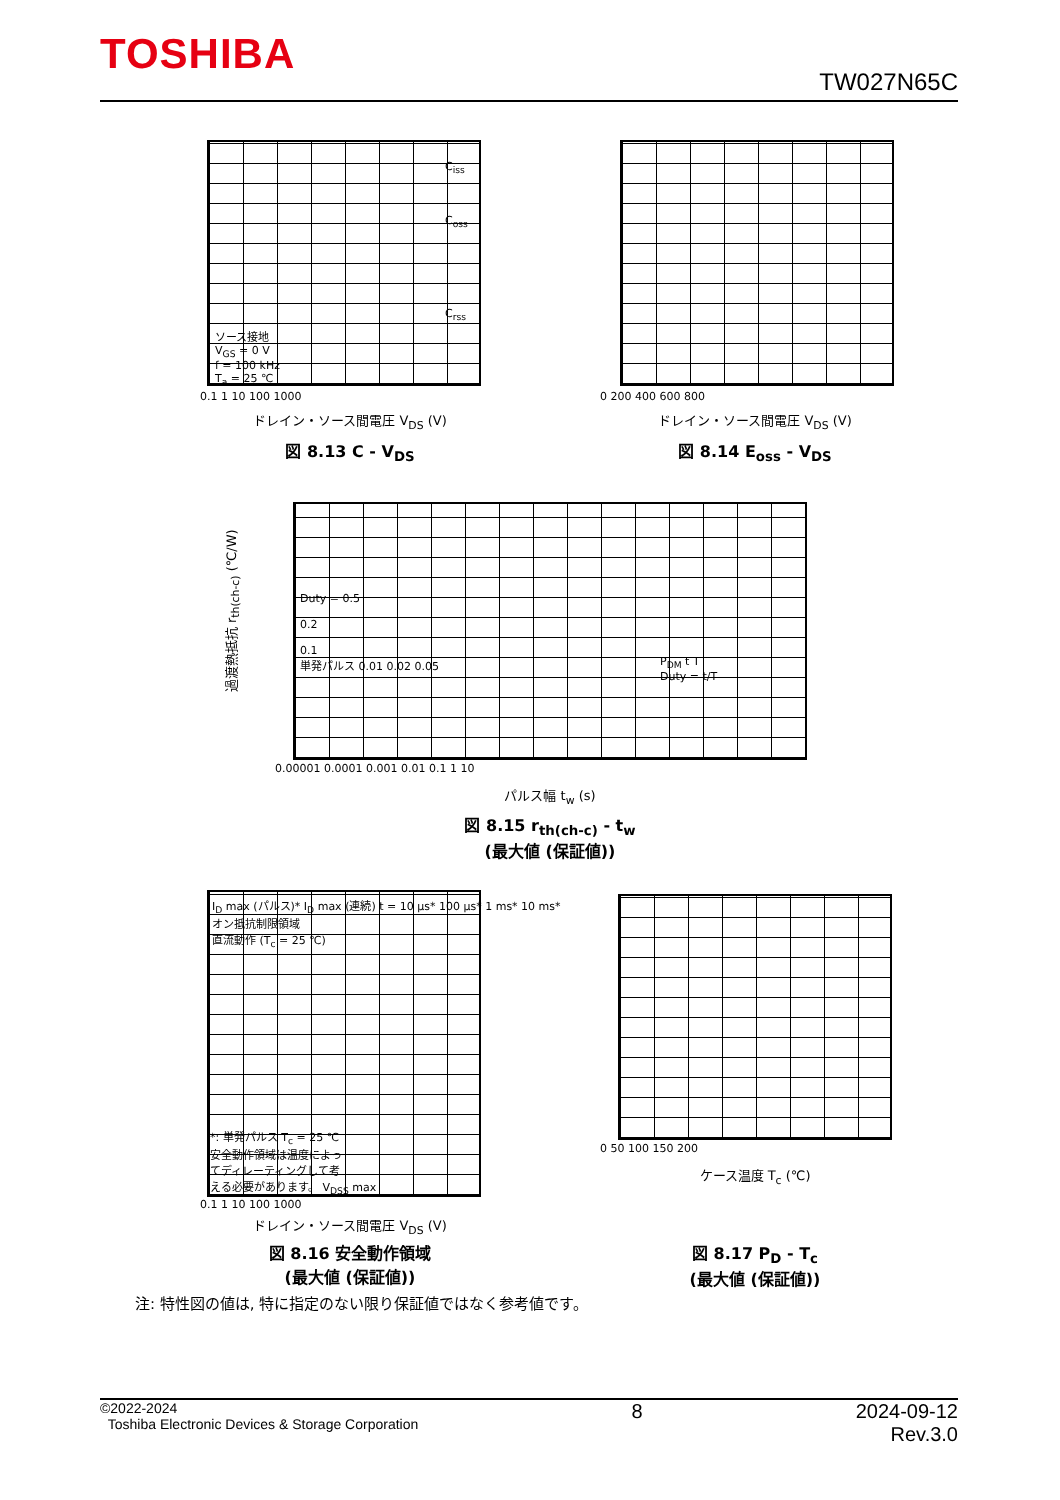TOSHIBA
TW027N65C
ソース接地
V<sub>GS</sub> = 0 V
f = 100 kHz
T<sub>a</sub> = 25 ℃
C<sub>iss</sub>
C<sub>oss</sub>
C<sub>rss</sub>
0.1 1 10 100 1000
ドレイン・ソース間電圧 V<sub>DS</sub> (V)
図 8.13 C - V<sub>DS</sub>
0 200 400 600 800
ドレイン・ソース間電圧 V<sub>DS</sub> (V)
図 8.14 E<sub>oss</sub> - V<sub>DS</sub>
Duty = 0.5
0.2
0.1
単発パルス 0.01 0.02 0.05
P<sub>DM</sub> t T
Duty = t/T
0.00001 0.0001 0.001 0.01 0.1 1 10
パルス幅 t<sub>w</sub> (s)
図 8.15 r<sub>th(ch-c)</sub> - t<sub>w</sub>
(最大値 (保証値))
過渡熱抵抗 r<sub>th(ch-c)</sub> (℃/W)
I<sub>D</sub> max (パルス)* I<sub>D</sub> max (連続) t = 10 μs* 100 μs* 1 ms* 10 ms*
オン抵抗制限領域
直流動作 (T<sub>c</sub> = 25 ℃)
*: 単発パルス T<sub>c</sub> = 25 ℃
安全動作領域は温度によっ
てディレーティングして考
える必要があります。 V<sub>DSS</sub> max
0.1 1 10 100 1000
ドレイン・ソース間電圧 V<sub>DS</sub> (V)
図 8.16 安全動作領域
(最大値 (保証値))
0 50 100 150 200
ケース温度 T<sub>c</sub> (℃)
図 8.17 P<sub>D</sub> - T<sub>c</sub>
(最大値 (保証値))
注: 特性図の値は, 特に指定のない限り保証値ではなく参考値です。
©2022-2024
Toshiba Electronic Devices & Storage Corporation
2024-09-12
Rev.3.0
8